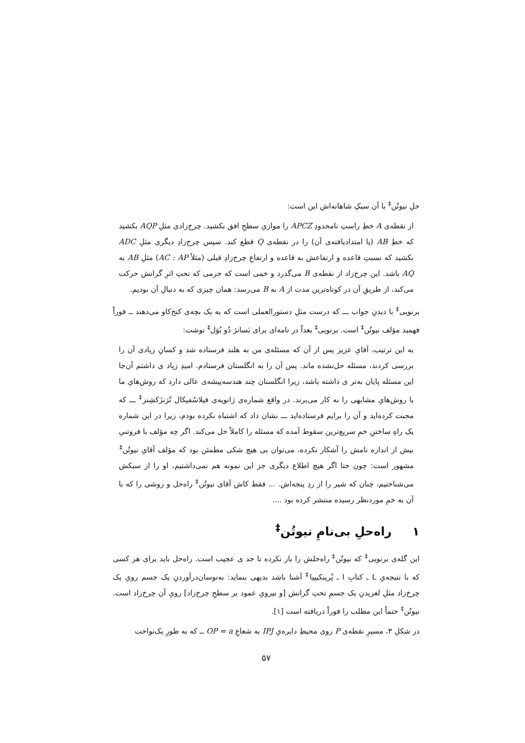حلِ نیوتُن<sup>‡</sup> با آن سبکِ شاهانه‌اش این است:
از نقطه‌ی A خطِ راستِ نامحدودِ APCZ را موازیِ سطحِ افق بکشید. چرخ‌زادی مثلِ AQP بکشید که خطِ AB (یا امتدادیافته‌ی آن) را در نقطه‌ی Q قطع کند. سپس چرخ‌زادِ دیگری مثلِ ADC بکشید که نسبتِ قاعده و ارتفاعش به قاعده و ارتفاعِ چرخ‌زادِ قبلی (مثلاً AC : AP) مثلِ AB به AQ باشد. این چرخ‌زاد از نقطه‌ی B می‌گذرد و خمی است که جرمی که تحتِ اثرِ گرانش حرکت می‌کند، از طریقِ آن در کوتاه‌ترین مدت از A به B می‌رسد: همان چیزی که به دنبالِ آن بودیم.
برنویی<sup>‡</sup> با دیدنِ جواب ـــ که درست مثلِ دستورالعملی است که به یک بچه‌ی کنج‌کاو می‌دهند ــ فوراً فهمید مؤلف نیوتُن<sup>‡</sup> است. برنویی<sup>‡</sup> بعداً در نامه‌ای برای بَسانژ دُو بُوَل<sup>‡</sup> نوشت:
به این ترتیب، آقایِ عزیز پس از آن که مسئله‌ی من به هلند فرستاده شد و کسانِ زیادی آن را بررسی کردند، مسئله حل‌نشده ماند. پس آن را به انگلستان فرستادم. امیدِ زیاد ی داشتم آن‌جا این مسئله پایان به‌تر ی داشته باشد، زیرا انگلستان چند هندسه‌پیشه‌ی عالی دارد که روش‌هایِ ما یا روش‌هایِ مشابهی را به کار می‌برند. در واقع شماره‌ی ژانویه‌ی فیلاسُفیکال تْرَنزَکشِنز<sup>‡</sup> ـــ که محبت کرده‌اید و آن را برایم فرستاده‌اید ـــ نشان داد که اشتباه نکرده بودم، زیرا در این شماره یک راهِ ساختنِ خمِ سریع‌ترین سقوط آمده که مسئله را کاملاً حل می‌کند. اگر چه مؤلف با فروتنیِ بیش از اندازه نامش را آشکار نکرده، می‌توان بی هیچ شکی مطمئن بود که مؤلف آقایِ نیوتُن<sup>‡</sup> مشهور است: چون حتا اگر هیچ اطلاع دیگری جز این نمونه هم نمی‌داشتیم، او را از سبکش می‌شناختیم، چنان که شیر را از ردِ پنجه‌اش. ... فقط کاش آقای نیوتُن<sup>‡</sup> راه‌حل و روشی را که با آن به خمِ موردنظر رسیده منتشر کرده بود ....
۱ راه‌حلِ بی‌نامِ نیوتُن<sup>‡</sup>
این گله‌ی برنویی<sup>‡</sup> که نیوتُن<sup>‡</sup> راه‌حلش را باز نکرده تا حد ی عجیب است. راه‌حل باید برای هر کسی که با نتیجه‌یِ L ـ کتابِ I ـ پْرینکیپیا<sup>‡</sup> آشنا باشد بدیهی بنماید: به‌نوسان‌درآوردنِ یک جسم رویِ یک چرخ‌زاد مثلِ لغزیدنِ یک جسمِ تحتِ گرانش [و نیرویِ عمود بر سطحِ چرخ‌زاد] رویِ آن چرخ‌زاد است. نیوتُن<sup>‡</sup> حتماً این مطلب را فوراً دریافته است [۱].
در شکلِ ۳، مسیرِ نقطه‌ی P روی محیطِ دایره‌یِ IPJ به شعاعِ OP = a ــ که به طورِ یک‌نواخت
۵۷